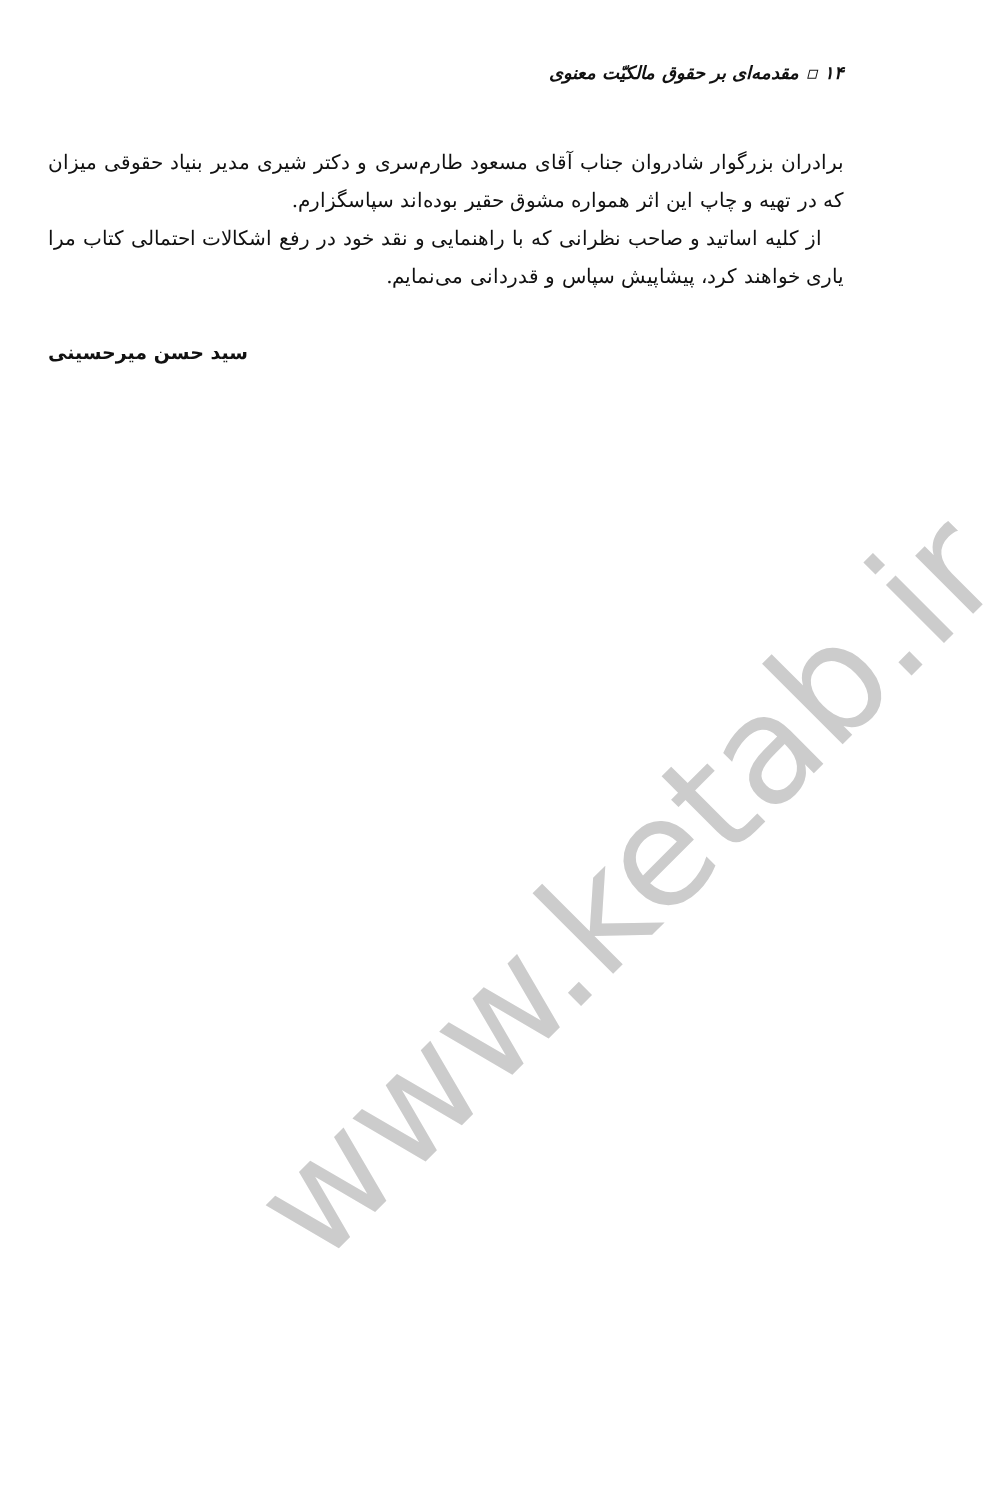www.ketab.ir
۱۴ ▫ مقدمه‌ای بر حقوق مالکیّت معنوی
برادران بزرگوار شادروان جناب آقای مسعود طارم‌سری و دکتر شیری مدیر بنیاد حقوقی میزان که در تهیه و چاپ این اثر همواره مشوق حقیر بوده‌اند سپاسگزارم.
از کلیه اساتید و صاحب نظرانی که با راهنمایی و نقد خود در رفع اشکالات احتمالی کتاب مرا یاری خواهند کرد، پیشاپیش سپاس و قدردانی می‌نمایم.
سید حسن میرحسینی